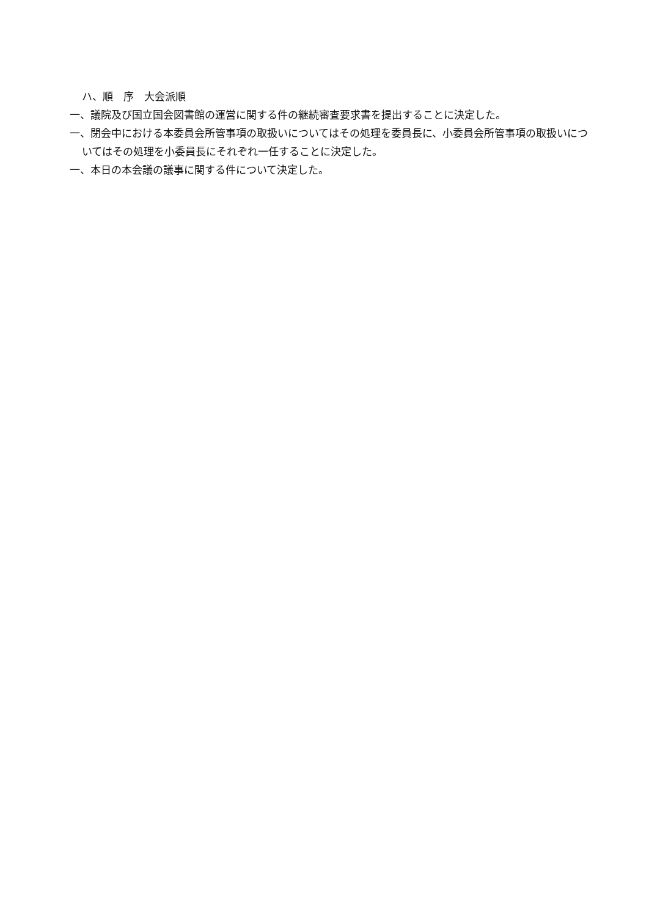ハ、順　序　大会派順
一、議院及び国立国会図書館の運営に関する件の継続審査要求書を提出することに決定した。
一、閉会中における本委員会所管事項の取扱いについてはその処理を委員長に、小委員会所管事項の取扱いについてはその処理を小委員長にそれぞれ一任することに決定した。
一、本日の本会議の議事に関する件について決定した。